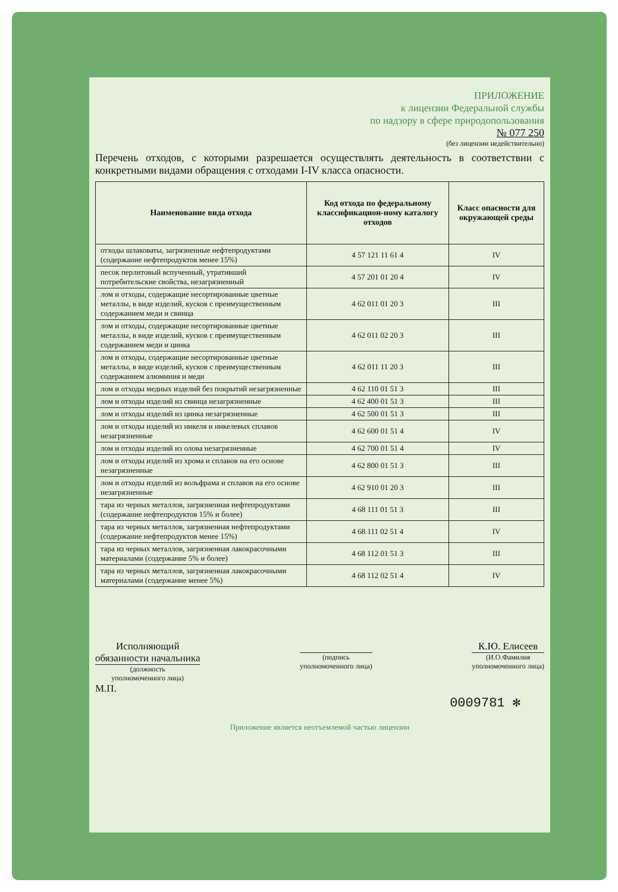ПРИЛОЖЕНИЕ
к лицензии Федеральной службы
по надзору в сфере природопользования
№ 077 250
(без лицензии недействительно)
Перечень отходов, с которыми разрешается осуществлять деятельность в соответствии с конкретными видами обращения с отходами I-IV класса опасности.
| Наименование вида отхода | Код отхода по федеральному классификацион-ному каталогу отходов | Класс опасности для окружающей среды |
| --- | --- | --- |
| отходы шлаковаты, загрязненные нефтепродуктами (содержание нефтепродуктов менее 15%) | 4 57 121 11 61 4 | IV |
| песок перлитовый вспученный, утративший потребительские свойства, незагрязненный | 4 57 201 01 20 4 | IV |
| лом и отходы, содержащие несортированные цветные металлы, в виде изделий, кусков с преимущественным содержанием меди и свинца | 4 62 011 01 20 3 | III |
| лом и отходы, содержащие несортированные цветные металлы, в виде изделий, кусков с преимущественным содержанием меди и цинка | 4 62 011 02 20 3 | III |
| лом и отходы, содержащие несортированные цветные металлы, в виде изделий, кусков с преимущественным содержанием алюминия и меди | 4 62 011 11 20 3 | III |
| лом и отходы медных изделий без покрытий незагрязненные | 4 62 110 01 51 3 | III |
| лом и отходы изделий из свинца незагрязненные | 4 62 400 01 51 3 | III |
| лом и отходы изделий из цинка незагрязненные | 4 62 500 01 51 3 | III |
| лом и отходы изделий из никеля и никелевых сплавов незагрязненные | 4 62 600 01 51 4 | IV |
| лом и отходы изделий из олова незагрязненные | 4 62 700 01 51 4 | IV |
| лом и отходы изделий из хрома и сплавов на его основе незагрязненные | 4 62 800 01 51 3 | III |
| лом и отходы изделий из вольфрама и сплавов на его основе незагрязненные | 4 62 910 01 20 3 | III |
| тара из черных металлов, загрязненная нефтепродуктами (содержание нефтепродуктов 15% и более) | 4 68 111 01 51 3 | III |
| тара из черных металлов, загрязненная нефтепродуктами (содержание нефтепродуктов менее 15%) | 4 68 111 02 51 4 | IV |
| тара из черных металлов, загрязненная лакокрасочными материалами (содержание 5% и более) | 4 68 112 01 51 3 | III |
| тара из черных металлов, загрязненная лакокрасочными материалами (содержание менее 5%) | 4 68 112 02 51 4 | IV |
Исполняющий
обязанности начальника
(должность
уполномоченного лица)
(подпись
уполномоченного лица)
К.Ю. Елисеев
(И.О.Фамилия
уполномоченного лица)
М.П.
0009781 ✻
Приложение является неотъемлемой частью лицензии